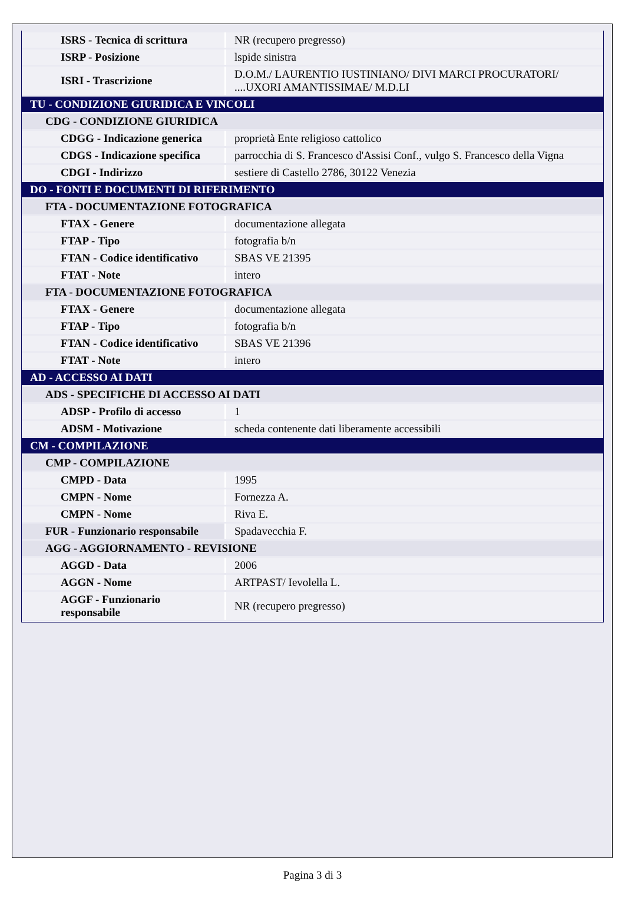| ISRS - Tecnica di scrittura | NR (recupero pregresso) |
| ISRP - Posizione | lspide sinistra |
| ISRI - Trascrizione | D.O.M./ LAURENTIO IUSTINIANO/ DIVI MARCI PROCURATORI/ ....UXORI AMANTISSIMAE/ M.D.LI |
| TU - CONDIZIONE GIURIDICA E VINCOLI | |
| CDG - CONDIZIONE GIURIDICA | |
| CDGG - Indicazione generica | proprietà Ente religioso cattolico |
| CDGS - Indicazione specifica | parrocchia di S. Francesco d'Assisi Conf., vulgo S. Francesco della Vigna |
| CDGI - Indirizzo | sestiere di Castello 2786, 30122 Venezia |
| DO - FONTI E DOCUMENTI DI RIFERIMENTO | |
| FTA - DOCUMENTAZIONE FOTOGRAFICA | |
| FTAX - Genere | documentazione allegata |
| FTAP - Tipo | fotografia b/n |
| FTAN - Codice identificativo | SBAS VE 21395 |
| FTAT - Note | intero |
| FTA - DOCUMENTAZIONE FOTOGRAFICA | |
| FTAX - Genere | documentazione allegata |
| FTAP - Tipo | fotografia b/n |
| FTAN - Codice identificativo | SBAS VE 21396 |
| FTAT - Note | intero |
| AD - ACCESSO AI DATI | |
| ADS - SPECIFICHE DI ACCESSO AI DATI | |
| ADSP - Profilo di accesso | 1 |
| ADSM - Motivazione | scheda contenente dati liberamente accessibili |
| CM - COMPILAZIONE | |
| CMP - COMPILAZIONE | |
| CMPD - Data | 1995 |
| CMPN - Nome | Fornezza A. |
| CMPN - Nome | Riva E. |
| FUR - Funzionario responsabile | Spadavecchia F. |
| AGG - AGGIORNAMENTO - REVISIONE | |
| AGGD - Data | 2006 |
| AGGN - Nome | ARTPAST/ Ievolella L. |
| AGGF - Funzionario responsabile | NR (recupero pregresso) |
Pagina 3 di 3